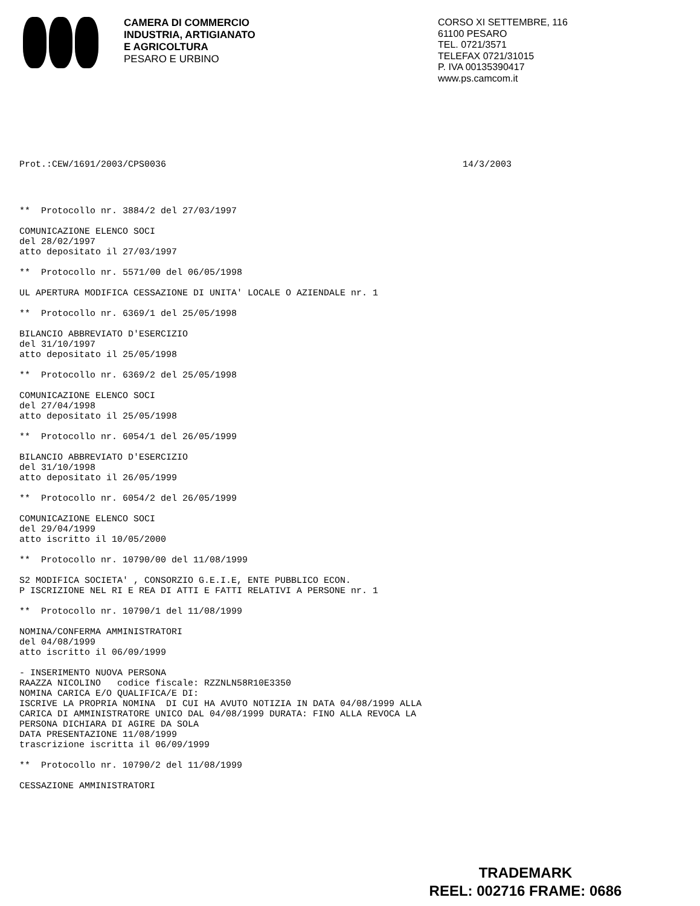CAMERA DI COMMERCIO
INDUSTRIA, ARTIGIANATO
E AGRICOLTURA
PESARO E URBINO
CORSO XI SETTEMBRE, 116
61100 PESARO
TEL. 0721/3571
TELEFAX 0721/31015
P. IVA 00135390417
www.ps.camcom.it
Prot.:CEW/1691/2003/CPS0036 14/3/2003
** Protocollo nr. 3884/2 del 27/03/1997
COMUNICAZIONE ELENCO SOCI
del 28/02/1997
atto depositato il 27/03/1997
** Protocollo nr. 5571/00 del 06/05/1998
UL APERTURA MODIFICA CESSAZIONE DI UNITA' LOCALE O AZIENDALE nr. 1
** Protocollo nr. 6369/1 del 25/05/1998
BILANCIO ABBREVIATO D'ESERCIZIO
del 31/10/1997
atto depositato il 25/05/1998
** Protocollo nr. 6369/2 del 25/05/1998
COMUNICAZIONE ELENCO SOCI
del 27/04/1998
atto depositato il 25/05/1998
** Protocollo nr. 6054/1 del 26/05/1999
BILANCIO ABBREVIATO D'ESERCIZIO
del 31/10/1998
atto depositato il 26/05/1999
** Protocollo nr. 6054/2 del 26/05/1999
COMUNICAZIONE ELENCO SOCI
del 29/04/1999
atto iscritto il 10/05/2000
** Protocollo nr. 10790/00 del 11/08/1999
S2 MODIFICA SOCIETA' , CONSORZIO G.E.I.E, ENTE PUBBLICO ECON.
P ISCRIZIONE NEL RI E REA DI ATTI E FATTI RELATIVI A PERSONE nr. 1
** Protocollo nr. 10790/1 del 11/08/1999
NOMINA/CONFERMA AMMINISTRATORI
del 04/08/1999
atto iscritto il 06/09/1999
- INSERIMENTO NUOVA PERSONA
RAAZZA NICOLINO codice fiscale: RZZNLN58R10E3350
NOMINA CARICA E/O QUALIFICA/E DI:
ISCRIVE LA PROPRIA NOMINA DI CUI HA AVUTO NOTIZIA IN DATA 04/08/1999 ALLA
CARICA DI AMMINISTRATORE UNICO DAL 04/08/1999 DURATA: FINO ALLA REVOCA LA
PERSONA DICHIARA DI AGIRE DA SOLA
DATA PRESENTAZIONE 11/08/1999
trascrizione iscritta il 06/09/1999
** Protocollo nr. 10790/2 del 11/08/1999
CESSAZIONE AMMINISTRATORI
TRADEMARK
REEL: 002716 FRAME: 0686